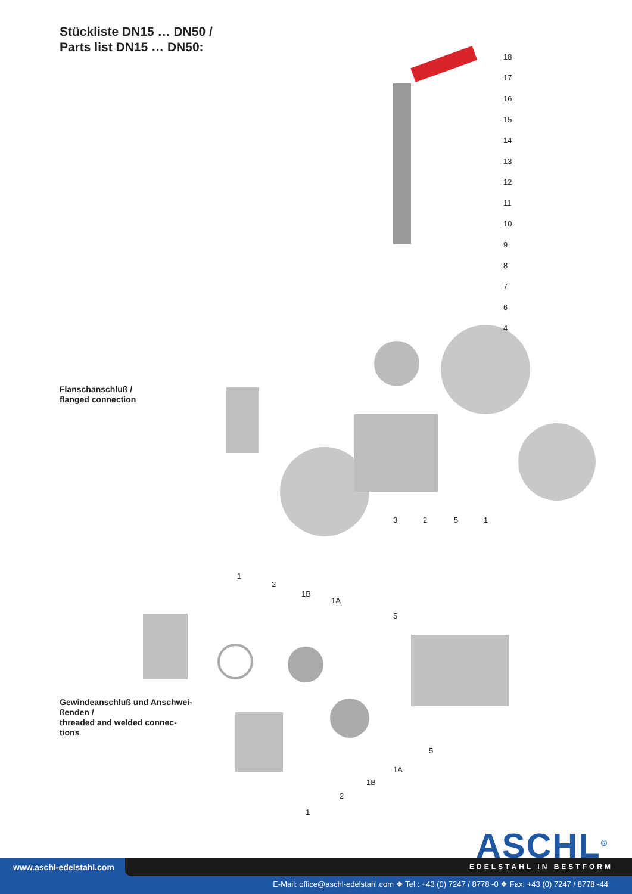Stückliste DN15 … DN50 /
Parts list DN15 … DN50:
Flanschanschluß /
flanged connection
Gewindeanschluß und Anschwei-
ßenden /
threaded and welded connec-
tions
18
17
16
15
14
13
12
11
10
9
8
7
6
4
3
2
5
1
1
2
1B
1A
5
5
1A
1B
2
1
ASCHL<sup>®</sup>
www.aschl-edelstahl.com EDELSTAHL IN BESTFORM
E-Mail: office@aschl-edelstahl.com ❖ Tel.: +43 (0) 7247 / 8778 -0 ❖ Fax: +43 (0) 7247 / 8778 -44